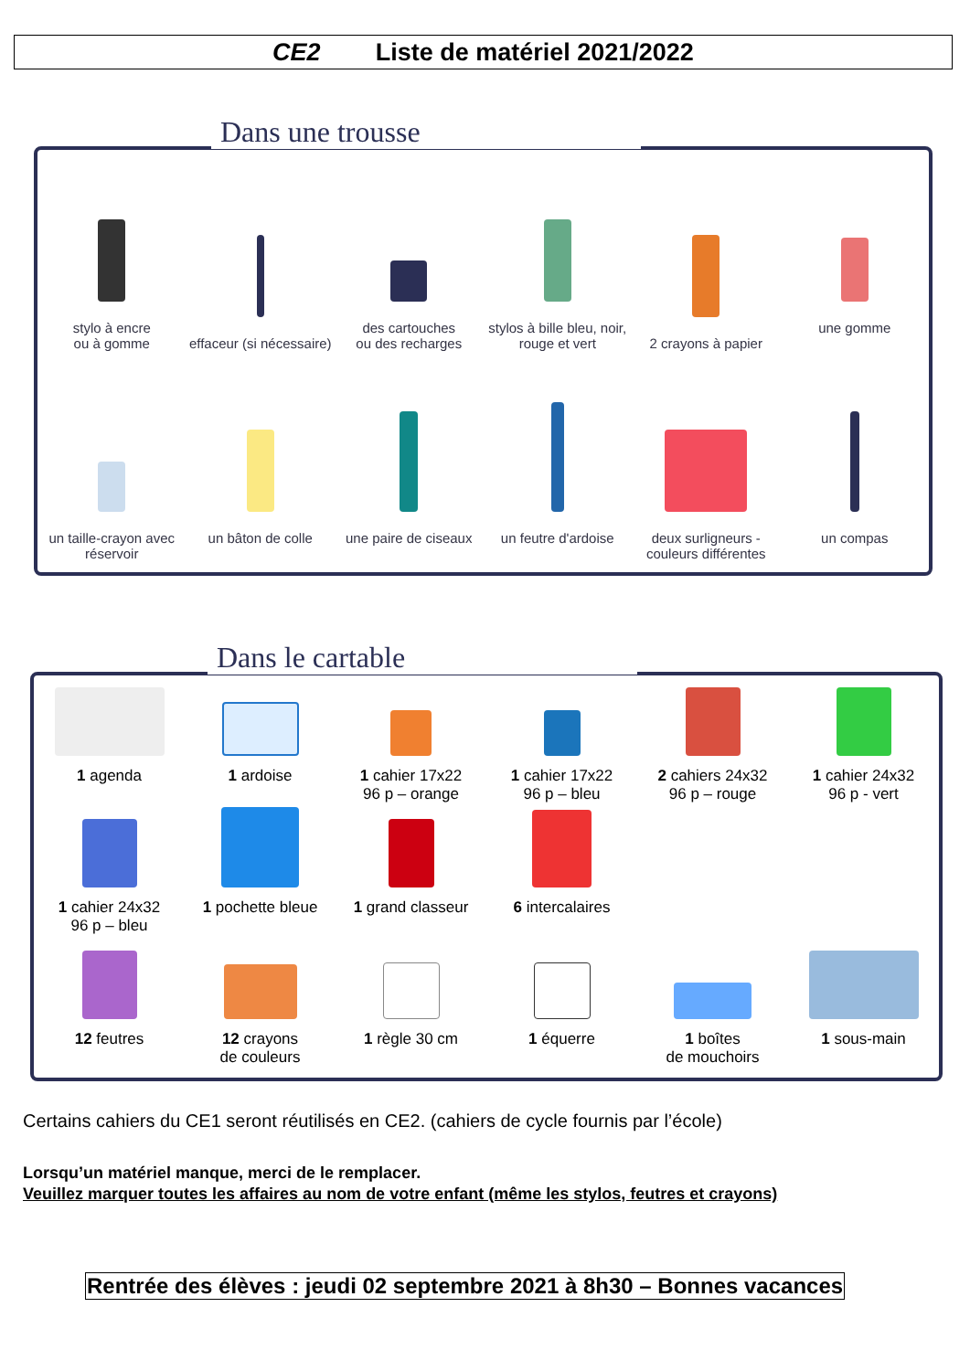CE2 Liste de matériel 2021/2022
Dans une trousse
stylo à encre
ou à gomme
effaceur (si nécessaire)
des cartouches
ou des recharges
stylos à bille bleu, noir,
rouge et vert
2 crayons à papier
une gomme
un taille-crayon avec
réservoir
un bâton de colle
une paire de ciseaux
un feutre d'ardoise
deux surligneurs -
couleurs différentes
un compas
Dans le cartable
1 agenda
1 ardoise
1 cahier 17x22
96 p – orange
1 cahier 17x22
96 p – bleu
2 cahiers 24x32
96 p – rouge
1 cahier 24x32
96 p - vert
1 cahier 24x32
96 p – bleu
1 pochette bleue
1 grand classeur
6 intercalaires
12 feutres
12 crayons
de couleurs
1 règle 30 cm
1 équerre
1 boîtes
de mouchoirs
1 sous-main
Certains cahiers du CE1 seront réutilisés en CE2. (cahiers de cycle fournis par l’école)
Lorsqu’un matériel manque, merci de le remplacer.
Veuillez marquer toutes les affaires au nom de votre enfant (même les stylos, feutres et crayons)
Rentrée des élèves : jeudi 02 septembre 2021 à 8h30 – Bonnes vacances